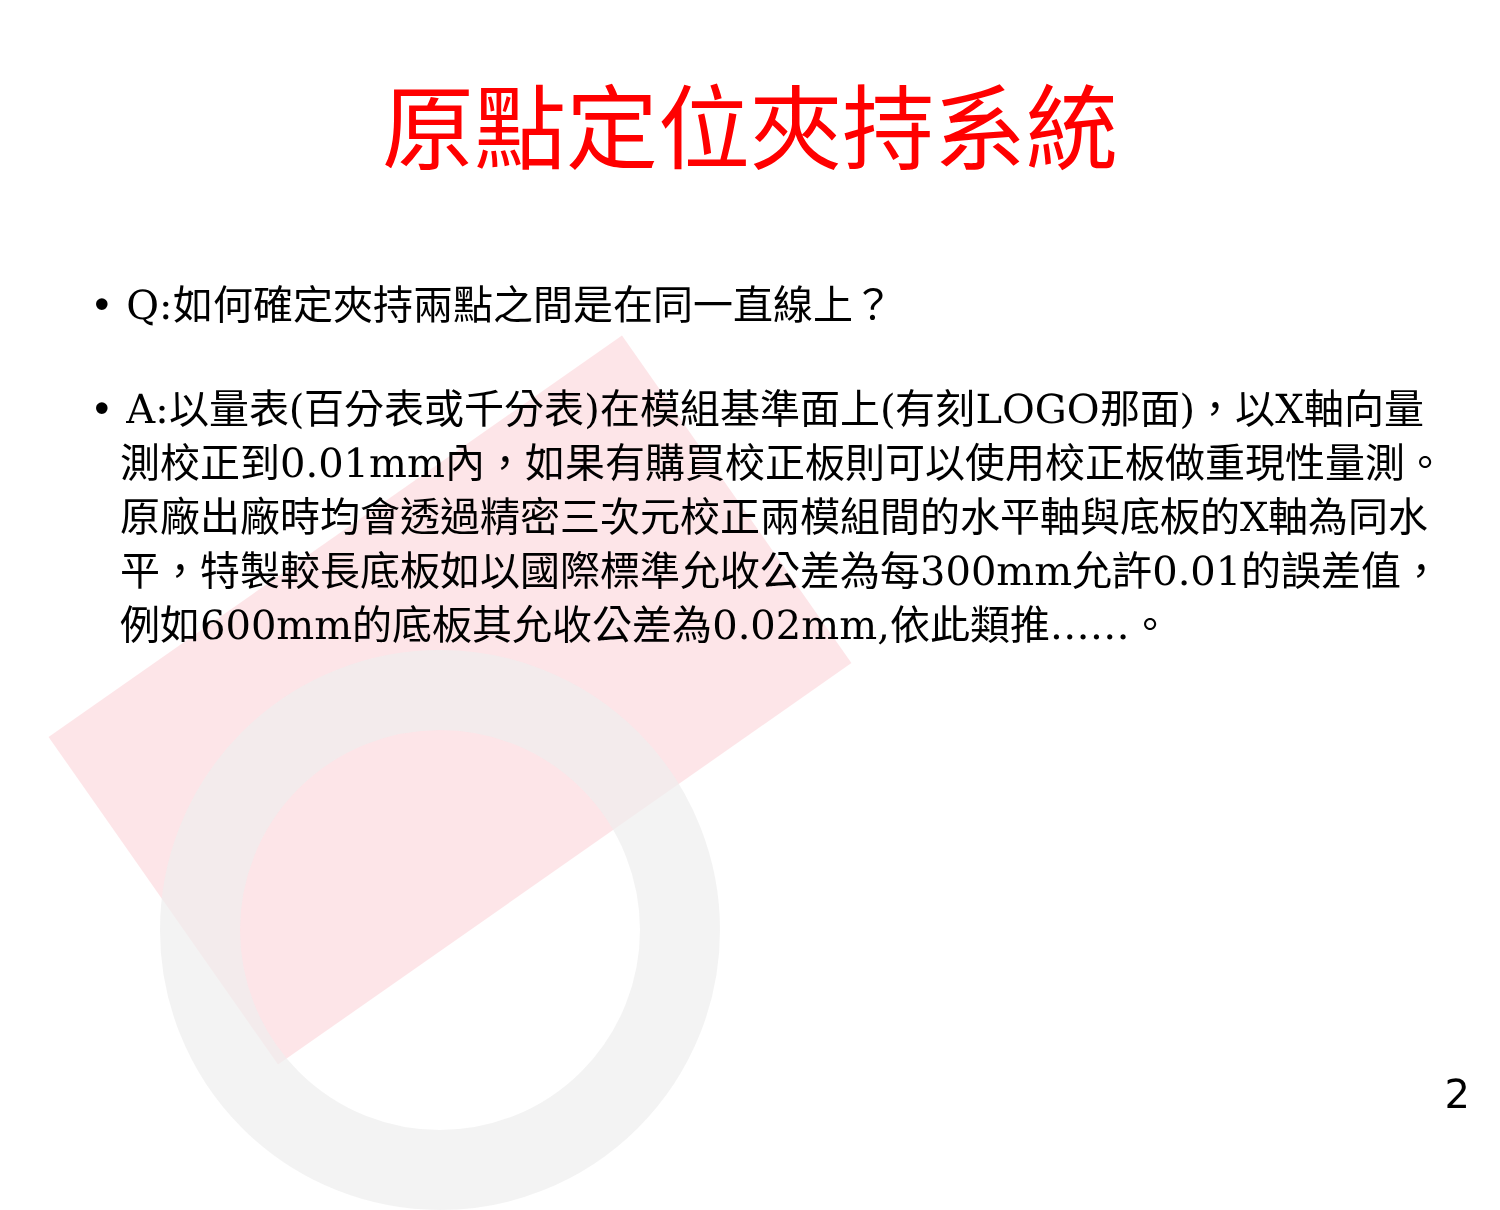原點定位夾持系統
• Q:如何確定夾持兩點之間是在同一直線上？
• A:以量表(百分表或千分表)在模組基準面上(有刻LOGO那面)，以X軸向量測校正到0.01mm內，如果有購買校正板則可以使用校正板做重現性量測。原廠出廠時均會透過精密三次元校正兩模組間的水平軸與底板的X軸為同水平，特製較長底板如以國際標準允收公差為每300mm允許0.01的誤差值，例如600mm的底板其允收公差為0.02mm,依此類推……。
2